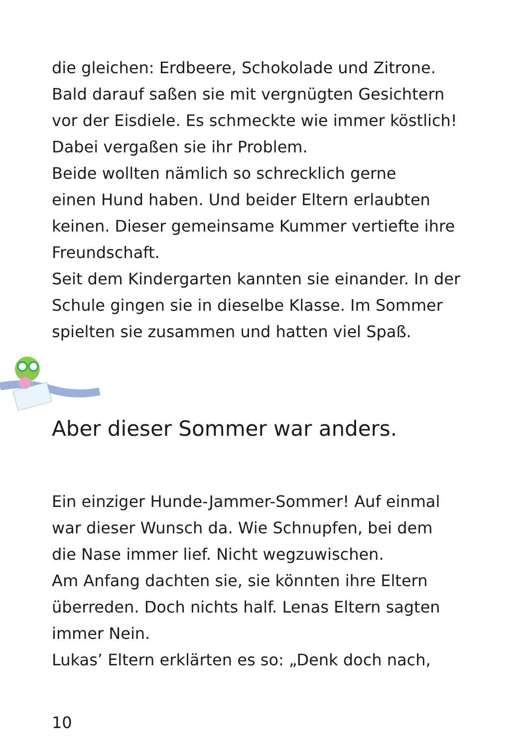die gleichen: Erdbeere, Schokolade und Zitrone.
Bald darauf saßen sie mit vergnügten Gesichtern
vor der Eisdiele. Es schmeckte wie immer köstlich!
Dabei vergaßen sie ihr Problem.
Beide wollten nämlich so schrecklich gerne
einen Hund haben. Und beider Eltern erlaubten
keinen. Dieser gemeinsame Kummer vertiefte ihre
Freundschaft.
Seit dem Kindergarten kannten sie einander. In der
Schule gingen sie in dieselbe Klasse. Im Sommer
spielten sie zusammen und hatten viel Spaß.
Aber dieser Sommer war anders.
Ein einziger Hunde-Jammer-Sommer! Auf einmal
war dieser Wunsch da. Wie Schnupfen, bei dem
die Nase immer lief. Nicht wegzuwischen.
Am Anfang dachten sie, sie könnten ihre Eltern
überreden. Doch nichts half. Lenas Eltern sagten
immer Nein.
Lukas’ Eltern erklärten es so: „Denk doch nach,
10